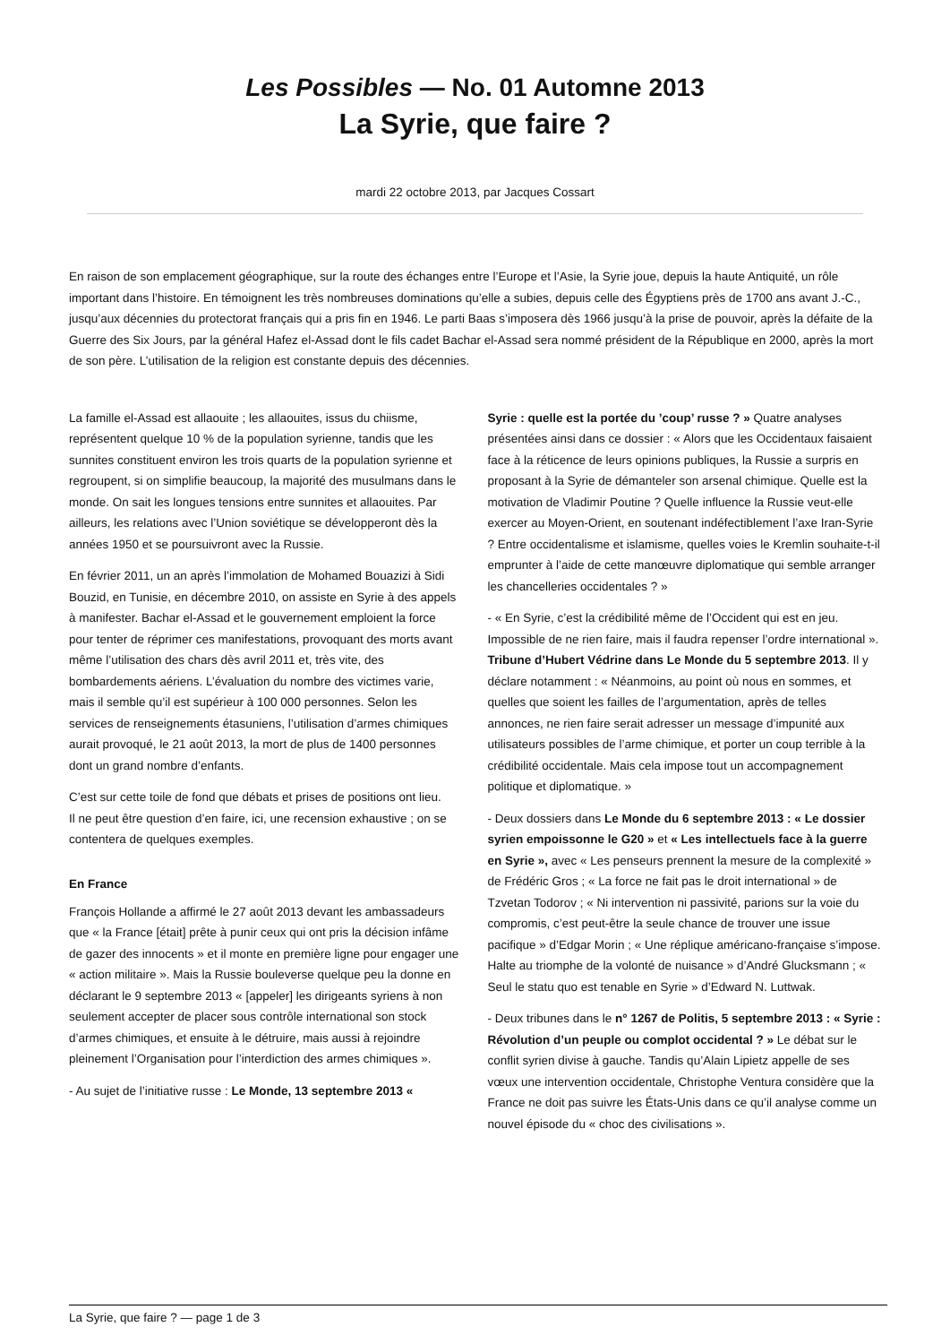Les Possibles — No. 01 Automne 2013
La Syrie, que faire ?
mardi 22 octobre 2013, par Jacques Cossart
En raison de son emplacement géographique, sur la route des échanges entre l’Europe et l’Asie, la Syrie joue, depuis la haute Antiquité, un rôle important dans l’histoire. En témoignent les très nombreuses dominations qu’elle a subies, depuis celle des Égyptiens près de 1700 ans avant J.-C., jusqu’aux décennies du protectorat français qui a pris fin en 1946. Le parti Baas s’imposera dès 1966 jusqu’à la prise de pouvoir, après la défaite de la Guerre des Six Jours, par la général Hafez el-Assad dont le fils cadet Bachar el-Assad sera nommé président de la République en 2000, après la mort de son père. L’utilisation de la religion est constante depuis des décennies.
La famille el-Assad est allaouite ; les allaouites, issus du chiisme, représentent quelque 10 % de la population syrienne, tandis que les sunnites constituent environ les trois quarts de la population syrienne et regroupent, si on simplifie beaucoup, la majorité des musulmans dans le monde. On sait les longues tensions entre sunnites et allaouites. Par ailleurs, les relations avec l’Union soviétique se développeront dès la années 1950 et se poursuivront avec la Russie.
En février 2011, un an après l’immolation de Mohamed Bouazizi à Sidi Bouzid, en Tunisie, en décembre 2010, on assiste en Syrie à des appels à manifester. Bachar el-Assad et le gouvernement emploient la force pour tenter de réprimer ces manifestations, provoquant des morts avant même l’utilisation des chars dès avril 2011 et, très vite, des bombardements aériens. L’évaluation du nombre des victimes varie, mais il semble qu’il est supérieur à 100 000 personnes. Selon les services de renseignements étasuniens, l’utilisation d’armes chimiques aurait provoqué, le 21 août 2013, la mort de plus de 1400 personnes dont un grand nombre d’enfants.
C’est sur cette toile de fond que débats et prises de positions ont lieu.
Il ne peut être question d’en faire, ici, une recension exhaustive ; on se contentera de quelques exemples.
En France
François Hollande a affirmé le 27 août 2013 devant les ambassadeurs que « la France [était] prête à punir ceux qui ont pris la décision infâme de gazer des innocents » et il monte en première ligne pour engager une « action militaire ». Mais la Russie bouleverse quelque peu la donne en déclarant le 9 septembre 2013 « [appeler] les dirigeants syriens à non seulement accepter de placer sous contrôle international son stock d’armes chimiques, et ensuite à le détruire, mais aussi à rejoindre pleinement l’Organisation pour l’interdiction des armes chimiques ».
- Au sujet de l’initiative russe : Le Monde, 13 septembre 2013 «
Syrie : quelle est la portée du ’coup’ russe ? » Quatre analyses présentées ainsi dans ce dossier : « Alors que les Occidentaux faisaient face à la réticence de leurs opinions publiques, la Russie a surpris en proposant à la Syrie de démanteler son arsenal chimique. Quelle est la motivation de Vladimir Poutine ? Quelle influence la Russie veut-elle exercer au Moyen-Orient, en soutenant indéfectiblement l’axe Iran-Syrie ? Entre occidentalisme et islamisme, quelles voies le Kremlin souhaite-t-il emprunter à l’aide de cette manœuvre diplomatique qui semble arranger les chancelleries occidentales ? »
- « En Syrie, c’est la crédibilité même de l’Occident qui est en jeu. Impossible de ne rien faire, mais il faudra repenser l’ordre international ». Tribune d’Hubert Védrine dans Le Monde du 5 septembre 2013. Il y déclare notamment : « Néanmoins, au point où nous en sommes, et quelles que soient les failles de l’argumentation, après de telles annonces, ne rien faire serait adresser un message d’impunité aux utilisateurs possibles de l’arme chimique, et porter un coup terrible à la crédibilité occidentale. Mais cela impose tout un accompagnement politique et diplomatique. »
- Deux dossiers dans Le Monde du 6 septembre 2013 : « Le dossier syrien empoissonne le G20 » et « Les intellectuels face à la guerre en Syrie », avec « Les penseurs prennent la mesure de la complexité » de Frédéric Gros ; « La force ne fait pas le droit international » de Tzvetan Todorov ; « Ni intervention ni passivité, parions sur la voie du compromis, c’est peut-être la seule chance de trouver une issue pacifique » d’Edgar Morin ; « Une réplique américano-française s’impose. Halte au triomphe de la volonté de nuisance » d’André Glucksmann ; « Seul le statu quo est tenable en Syrie » d’Edward N. Luttwak.
- Deux tribunes dans le n° 1267 de Politis, 5 septembre 2013 : « Syrie : Révolution d’un peuple ou complot occidental ? » Le débat sur le conflit syrien divise à gauche. Tandis qu’Alain Lipietz appelle de ses vœux une intervention occidentale, Christophe Ventura considère que la France ne doit pas suivre les États-Unis dans ce qu’il analyse comme un nouvel épisode du « choc des civilisations ».
La Syrie, que faire ? — page 1 de 3